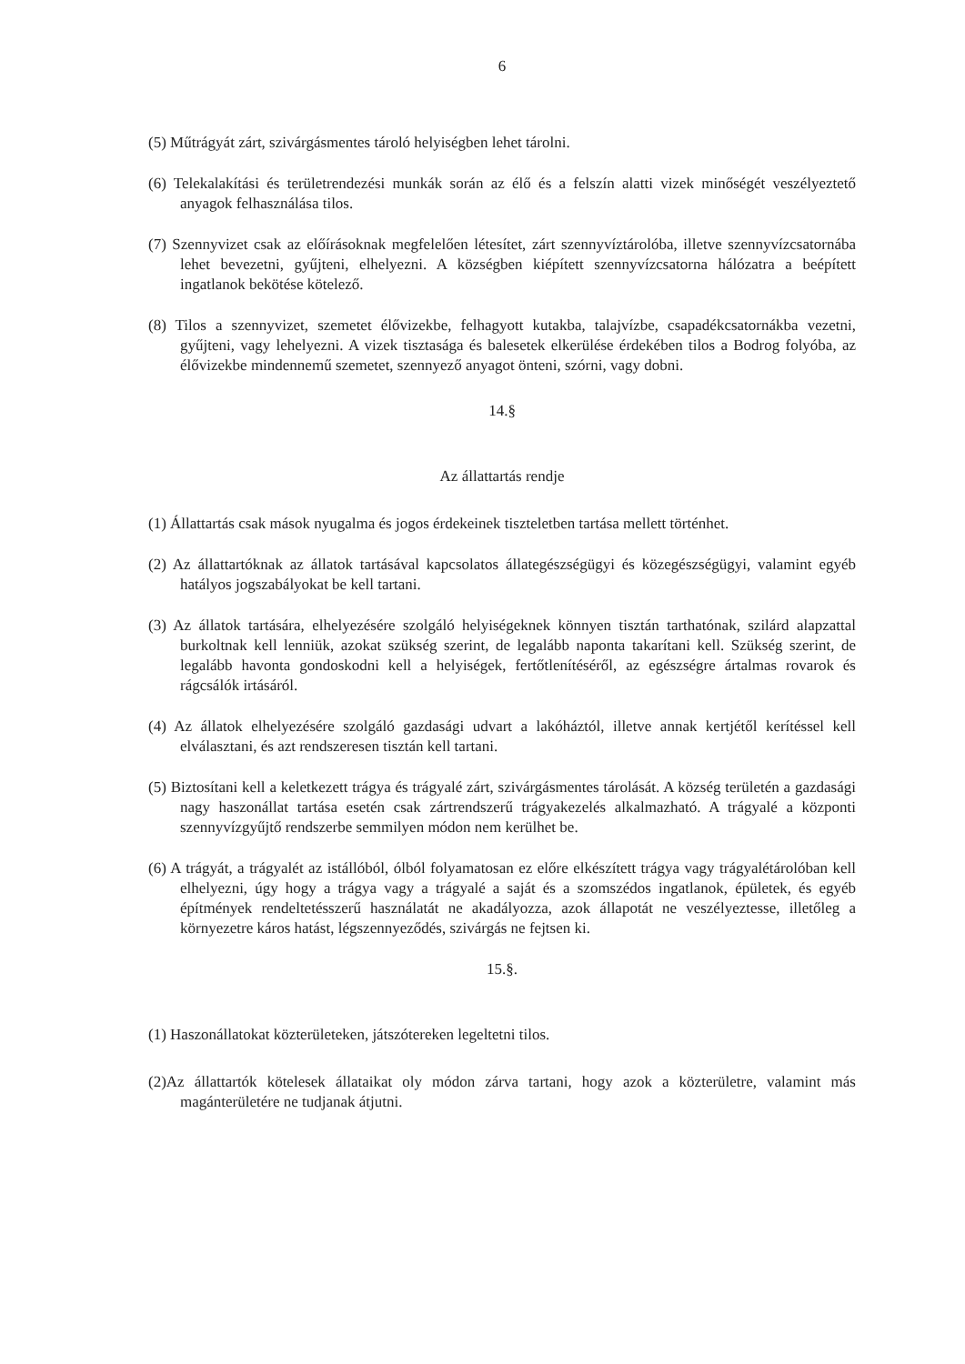6
(5) Műtrágyát zárt, szivárgásmentes tároló helyiségben lehet tárolni.
(6) Telekalakítási és területrendezési munkák során az élő és a felszín alatti vizek minőségét veszélyeztető anyagok felhasználása tilos.
(7) Szennyvizet csak az előírásoknak megfelelően létesítet, zárt szennyvíztárolóba, illetve szennyvízcsatornába lehet bevezetni, gyűjteni, elhelyezni. A községben kiépített szennyvízcsatorna hálózatra a beépített ingatlanok bekötése kötelező.
(8) Tilos a szennyvizet, szemetet élővizekbe, felhagyott kutakba, talajvízbe, csapadékcsatornákba vezetni, gyűjteni, vagy lehelyezni. A vizek tisztasága és balesetek elkerülése érdekében tilos a Bodrog folyóba, az élővizekbe mindennemű szemetet, szennyező anyagot önteni, szórni, vagy dobni.
14.§
Az állattartás rendje
(1) Állattartás csak mások nyugalma és jogos érdekeinek tiszteletben tartása mellett történhet.
(2) Az állattartóknak az állatok tartásával kapcsolatos állategészségügyi és közegészségügyi, valamint egyéb hatályos jogszabályokat be kell tartani.
(3) Az állatok tartására, elhelyezésére szolgáló helyiségeknek könnyen tisztán tarthatónak, szilárd alapzattal burkoltnak kell lenniük, azokat szükség szerint, de legalább naponta takarítani kell. Szükség szerint, de legalább havonta gondoskodni kell a helyiségek, fertőtlenítéséről, az egészségre ártalmas rovarok és rágcsálók irtásáról.
(4) Az állatok elhelyezésére szolgáló gazdasági udvart a lakóháztól, illetve annak kertjétől kerítéssel kell elválasztani, és azt rendszeresen tisztán kell tartani.
(5) Biztosítani kell a keletkezett trágya és trágyalé zárt, szivárgásmentes tárolását. A község területén a gazdasági nagy haszonállat tartása esetén csak zártrendszerű trágyakezelés alkalmazható. A trágyalé a központi szennyvízgyűjtő rendszerbe semmilyen módon nem kerülhet be.
(6) A trágyát, a trágyalét az istállóból, ólból folyamatosan ez előre elkészített trágya vagy trágyalétárolóban kell elhelyezni, úgy hogy a trágya vagy a trágyalé a saját és a szomszédos ingatlanok, épületek, és egyéb építmények rendeltetésszerű használatát ne akadályozza, azok állapotát ne veszélyeztesse, illetőleg a környezetre káros hatást, légszennyeződés, szivárgás ne fejtsen ki.
15.§.
(1) Haszonállatokat közterületeken, játszótereken legeltetni tilos.
(2)Az állattartók kötelesek állataikat oly módon zárva tartani, hogy azok a közterületre, valamint más magánterületére ne tudjanak átjutni.